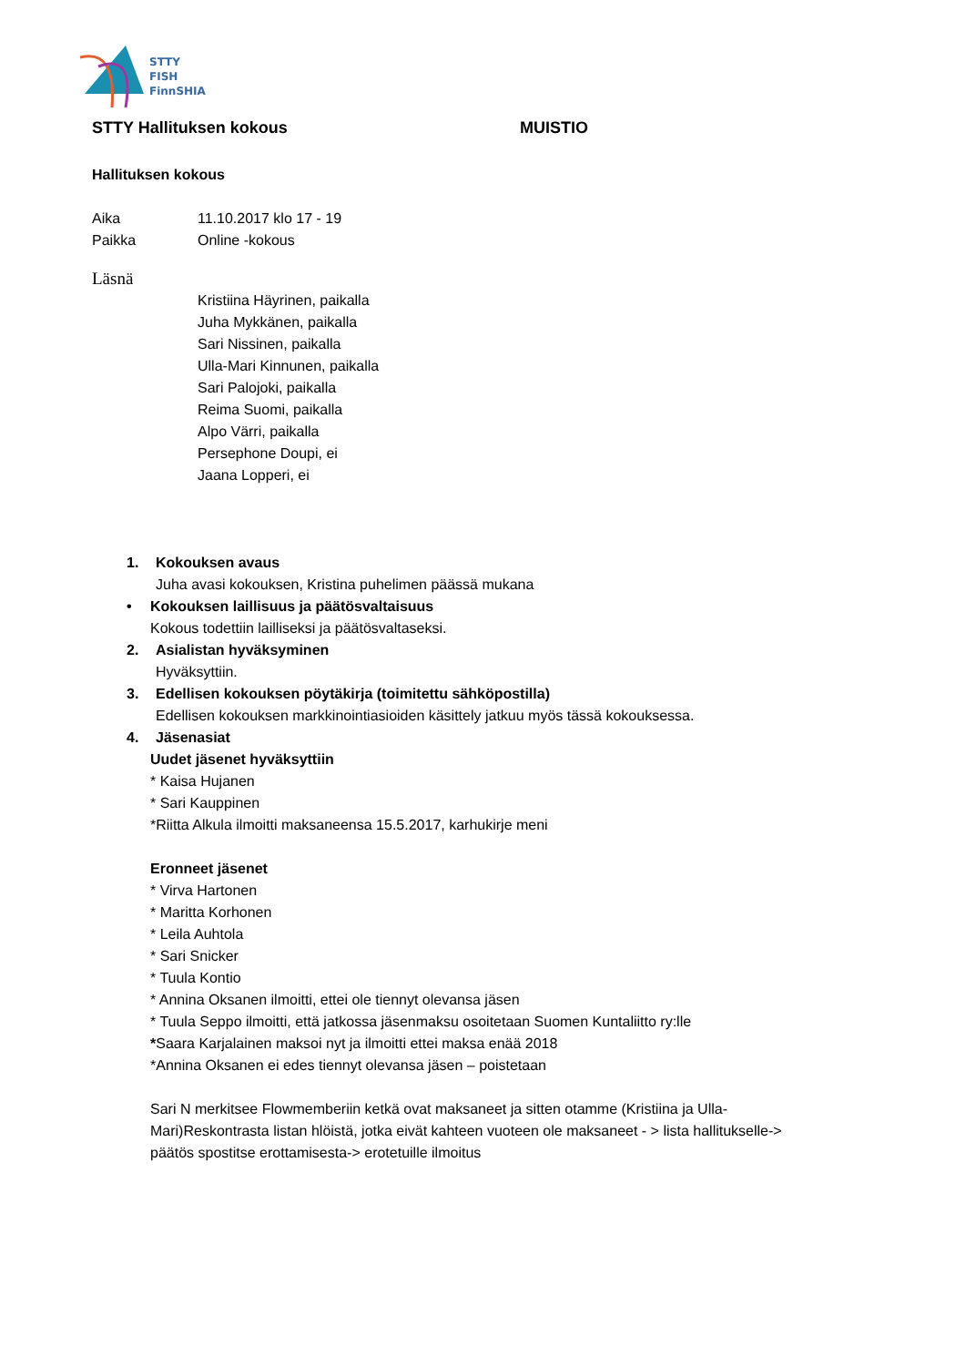STTY
FISH
FinnSHIA
STTY Hallituksen kokous MUISTIO
Hallituksen kokous
Aika 11.10.2017 klo 17 - 19
Paikka Online -kokous
Läsnä
Kristiina Häyrinen, paikalla
Juha Mykkänen, paikalla
Sari Nissinen, paikalla
Ulla-Mari Kinnunen, paikalla
Sari Palojoki, paikalla
Reima Suomi, paikalla
Alpo Värri, paikalla
Persephone Doupi, ei
Jaana Lopperi, ei
1. Kokouksen avaus
Juha avasi kokouksen, Kristina puhelimen päässä mukana
• Kokouksen laillisuus ja päätösvaltaisuus
Kokous todettiin lailliseksi ja päätösvaltaseksi.
2. Asialistan hyväksyminen
Hyväksyttiin.
3. Edellisen kokouksen pöytäkirja (toimitettu sähköpostilla)
Edellisen kokouksen markkinointiasioiden käsittely jatkuu myös tässä kokouksessa.
4. Jäsenasiat
Uudet jäsenet hyväksyttiin
* Kaisa Hujanen
* Sari Kauppinen
*Riitta Alkula ilmoitti maksaneensa 15.5.2017, karhukirje meni
Eronneet jäsenet
* Virva Hartonen
* Maritta Korhonen
* Leila Auhtola
* Sari Snicker
* Tuula Kontio
* Annina Oksanen ilmoitti, ettei ole tiennyt olevansa jäsen
* Tuula Seppo ilmoitti, että jatkossa jäsenmaksu osoitetaan Suomen Kuntaliitto ry:lle
*Saara Karjalainen maksoi nyt ja ilmoitti ettei maksa enää 2018
*Annina Oksanen ei edes tiennyt olevansa jäsen – poistetaan
Sari N merkitsee Flowmemberiin ketkä ovat maksaneet ja sitten otamme (Kristiina ja Ulla-
Mari)Reskontrasta listan hlöistä, jotka eivät kahteen vuoteen ole maksaneet - > lista hallitukselle->
päätös spostitse erottamisesta-> erotetuille ilmoitus